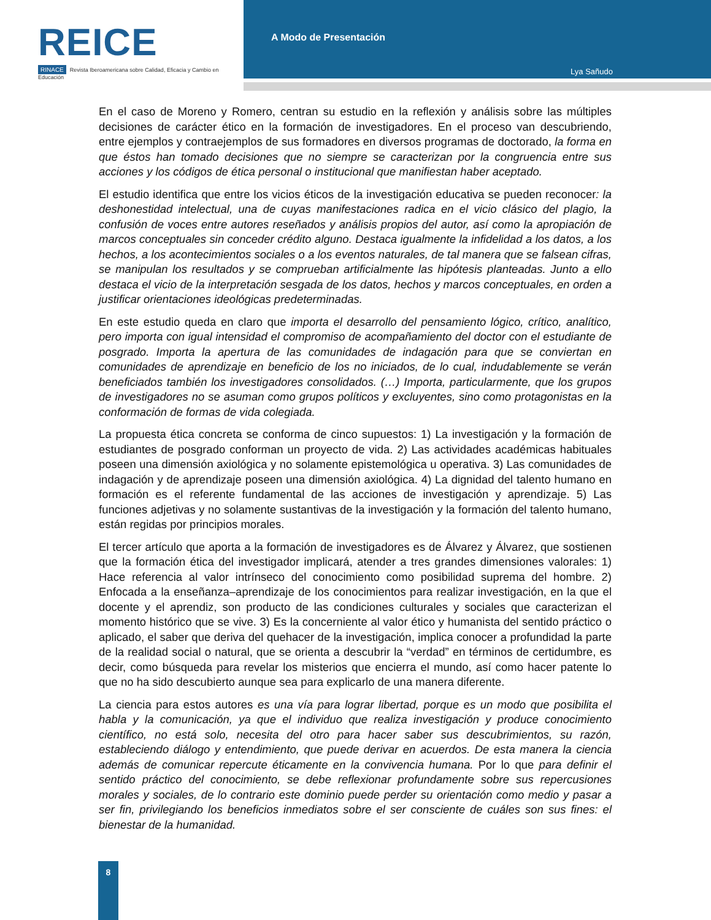REICE
RINACE Revista Iberoamericana sobre Calidad, Eficacia y Cambio en Educación
A Modo de Presentación
Lya Sañudo
En el caso de Moreno y Romero, centran su estudio en la reflexión y análisis sobre las múltiples decisiones de carácter ético en la formación de investigadores. En el proceso van descubriendo, entre ejemplos y contraejemplos de sus formadores en diversos programas de doctorado, la forma en que éstos han tomado decisiones que no siempre se caracterizan por la congruencia entre sus acciones y los códigos de ética personal o institucional que manifiestan haber aceptado.
El estudio identifica que entre los vicios éticos de la investigación educativa se pueden reconocer: la deshonestidad intelectual, una de cuyas manifestaciones radica en el vicio clásico del plagio, la confusión de voces entre autores reseñados y análisis propios del autor, así como la apropiación de marcos conceptuales sin conceder crédito alguno. Destaca igualmente la infidelidad a los datos, a los hechos, a los acontecimientos sociales o a los eventos naturales, de tal manera que se falsean cifras, se manipulan los resultados y se comprueban artificialmente las hipótesis planteadas. Junto a ello destaca el vicio de la interpretación sesgada de los datos, hechos y marcos conceptuales, en orden a justificar orientaciones ideológicas predeterminadas.
En este estudio queda en claro que importa el desarrollo del pensamiento lógico, crítico, analítico, pero importa con igual intensidad el compromiso de acompañamiento del doctor con el estudiante de posgrado. Importa la apertura de las comunidades de indagación para que se conviertan en comunidades de aprendizaje en beneficio de los no iniciados, de lo cual, indudablemente se verán beneficiados también los investigadores consolidados. (…) Importa, particularmente, que los grupos de investigadores no se asuman como grupos políticos y excluyentes, sino como protagonistas en la conformación de formas de vida colegiada.
La propuesta ética concreta se conforma de cinco supuestos: 1) La investigación y la formación de estudiantes de posgrado conforman un proyecto de vida. 2) Las actividades académicas habituales poseen una dimensión axiológica y no solamente epistemológica u operativa. 3) Las comunidades de indagación y de aprendizaje poseen una dimensión axiológica. 4) La dignidad del talento humano en formación es el referente fundamental de las acciones de investigación y aprendizaje. 5) Las funciones adjetivas y no solamente sustantivas de la investigación y la formación del talento humano, están regidas por principios morales.
El tercer artículo que aporta a la formación de investigadores es de Álvarez y Álvarez, que sostienen que la formación ética del investigador implicará, atender a tres grandes dimensiones valorales: 1) Hace referencia al valor intrínseco del conocimiento como posibilidad suprema del hombre. 2) Enfocada a la enseñanza–aprendizaje de los conocimientos para realizar investigación, en la que el docente y el aprendiz, son producto de las condiciones culturales y sociales que caracterizan el momento histórico que se vive. 3) Es la concerniente al valor ético y humanista del sentido práctico o aplicado, el saber que deriva del quehacer de la investigación, implica conocer a profundidad la parte de la realidad social o natural, que se orienta a descubrir la “verdad” en términos de certidumbre, es decir, como búsqueda para revelar los misterios que encierra el mundo, así como hacer patente lo que no ha sido descubierto aunque sea para explicarlo de una manera diferente.
La ciencia para estos autores es una vía para lograr libertad, porque es un modo que posibilita el habla y la comunicación, ya que el individuo que realiza investigación y produce conocimiento científico, no está solo, necesita del otro para hacer saber sus descubrimientos, su razón, estableciendo diálogo y entendimiento, que puede derivar en acuerdos. De esta manera la ciencia además de comunicar repercute éticamente en la convivencia humana. Por lo que para definir el sentido práctico del conocimiento, se debe reflexionar profundamente sobre sus repercusiones morales y sociales, de lo contrario este dominio puede perder su orientación como medio y pasar a ser fin, privilegiando los beneficios inmediatos sobre el ser consciente de cuáles son sus fines: el bienestar de la humanidad.
8